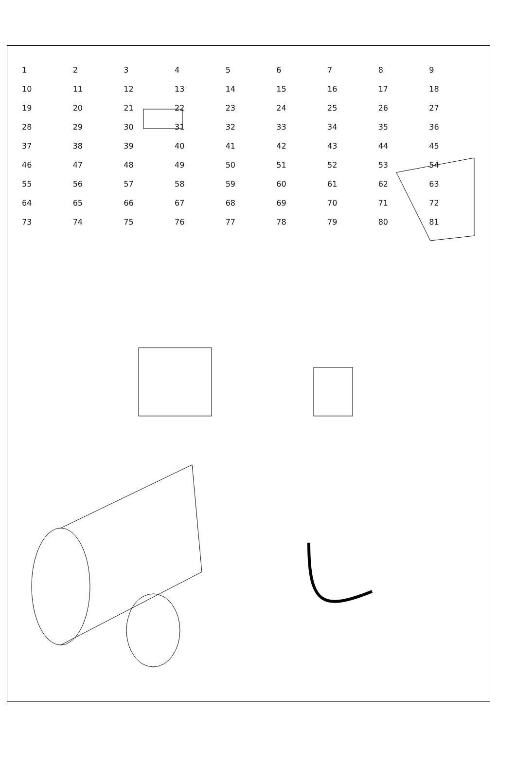123456789 10 11 12 13 14 15 16 17 18 19 20 21 22 23 24 25 26 27 28 29 30 31 32 33 34 35 36 37 38 39 40 41 42 43 44 45 46 47 48 49 50 51 52 53 54 55 56 57 58 59 60 61 62 63 64 65 66 67 68 69 70 71 72 73 74 75 76 77 78 79 80 81